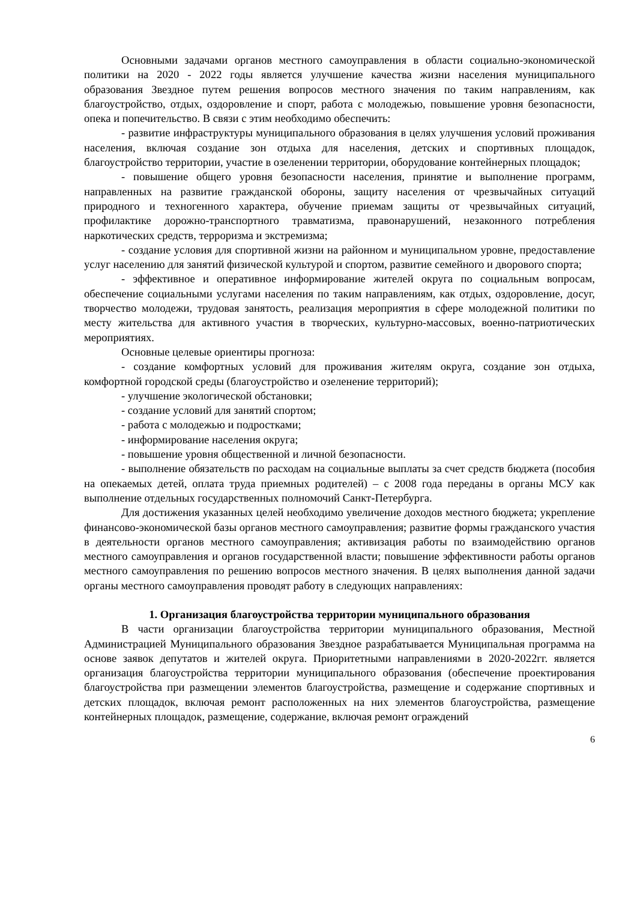Основными задачами органов местного самоуправления в области социально-экономической политики на 2020 - 2022 годы является улучшение качества жизни населения муниципального образования Звездное путем решения вопросов местного значения по таким направлениям, как благоустройство, отдых, оздоровление и спорт, работа с молодежью, повышение уровня безопасности, опека и попечительство. В связи с этим необходимо обеспечить:
- развитие инфраструктуры муниципального образования в целях улучшения условий проживания населения, включая создание зон отдыха для населения, детских и спортивных площадок, благоустройство территории, участие в озеленении территории, оборудование контейнерных площадок;
- повышение общего уровня безопасности населения, принятие и выполнение программ, направленных на развитие гражданской обороны, защиту населения от чрезвычайных ситуаций природного и техногенного характера, обучение приемам защиты от чрезвычайных ситуаций, профилактике дорожно-транспортного травматизма, правонарушений, незаконного потребления наркотических средств, терроризма и экстремизма;
- создание условия для спортивной жизни на районном и муниципальном уровне, предоставление услуг населению для занятий физической культурой и спортом, развитие семейного и дворового спорта;
- эффективное и оперативное информирование жителей округа по социальным вопросам, обеспечение социальными услугами населения по таким направлениям, как отдых, оздоровление, досуг, творчество молодежи, трудовая занятость, реализация мероприятия в сфере молодежной политики по месту жительства для активного участия в творческих, культурно-массовых, военно-патриотических мероприятиях.
Основные целевые ориентиры прогноза:
- создание комфортных условий для проживания жителям округа, создание зон отдыха, комфортной городской среды (благоустройство и озеленение территорий);
- улучшение экологической обстановки;
- создание условий для занятий спортом;
- работа с молодежью и подростками;
- информирование населения округа;
- повышение уровня общественной и личной безопасности.
- выполнение обязательств по расходам на социальные выплаты за счет средств бюджета (пособия на опекаемых детей, оплата труда приемных родителей) – с 2008 года переданы в органы МСУ как выполнение отдельных государственных полномочий Санкт-Петербурга.
Для достижения указанных целей необходимо увеличение доходов местного бюджета; укрепление финансово-экономической базы органов местного самоуправления; развитие формы гражданского участия в деятельности органов местного самоуправления; активизация работы по взаимодействию органов местного самоуправления и органов государственной власти; повышение эффективности работы органов местного самоуправления по решению вопросов местного значения. В целях выполнения данной задачи органы местного самоуправления проводят работу в следующих направлениях:
1. Организация благоустройства территории муниципального образования
В части организации благоустройства территории муниципального образования, Местной Администрацией Муниципального образования Звездное разрабатывается Муниципальная программа на основе заявок депутатов и жителей округа. Приоритетными направлениями в 2020-2022гг. является организация благоустройства территории муниципального образования (обеспечение проектирования благоустройства при размещении элементов благоустройства, размещение и содержание спортивных и детских площадок, включая ремонт расположенных на них элементов благоустройства, размещение контейнерных площадок, размещение, содержание, включая ремонт ограждений
6